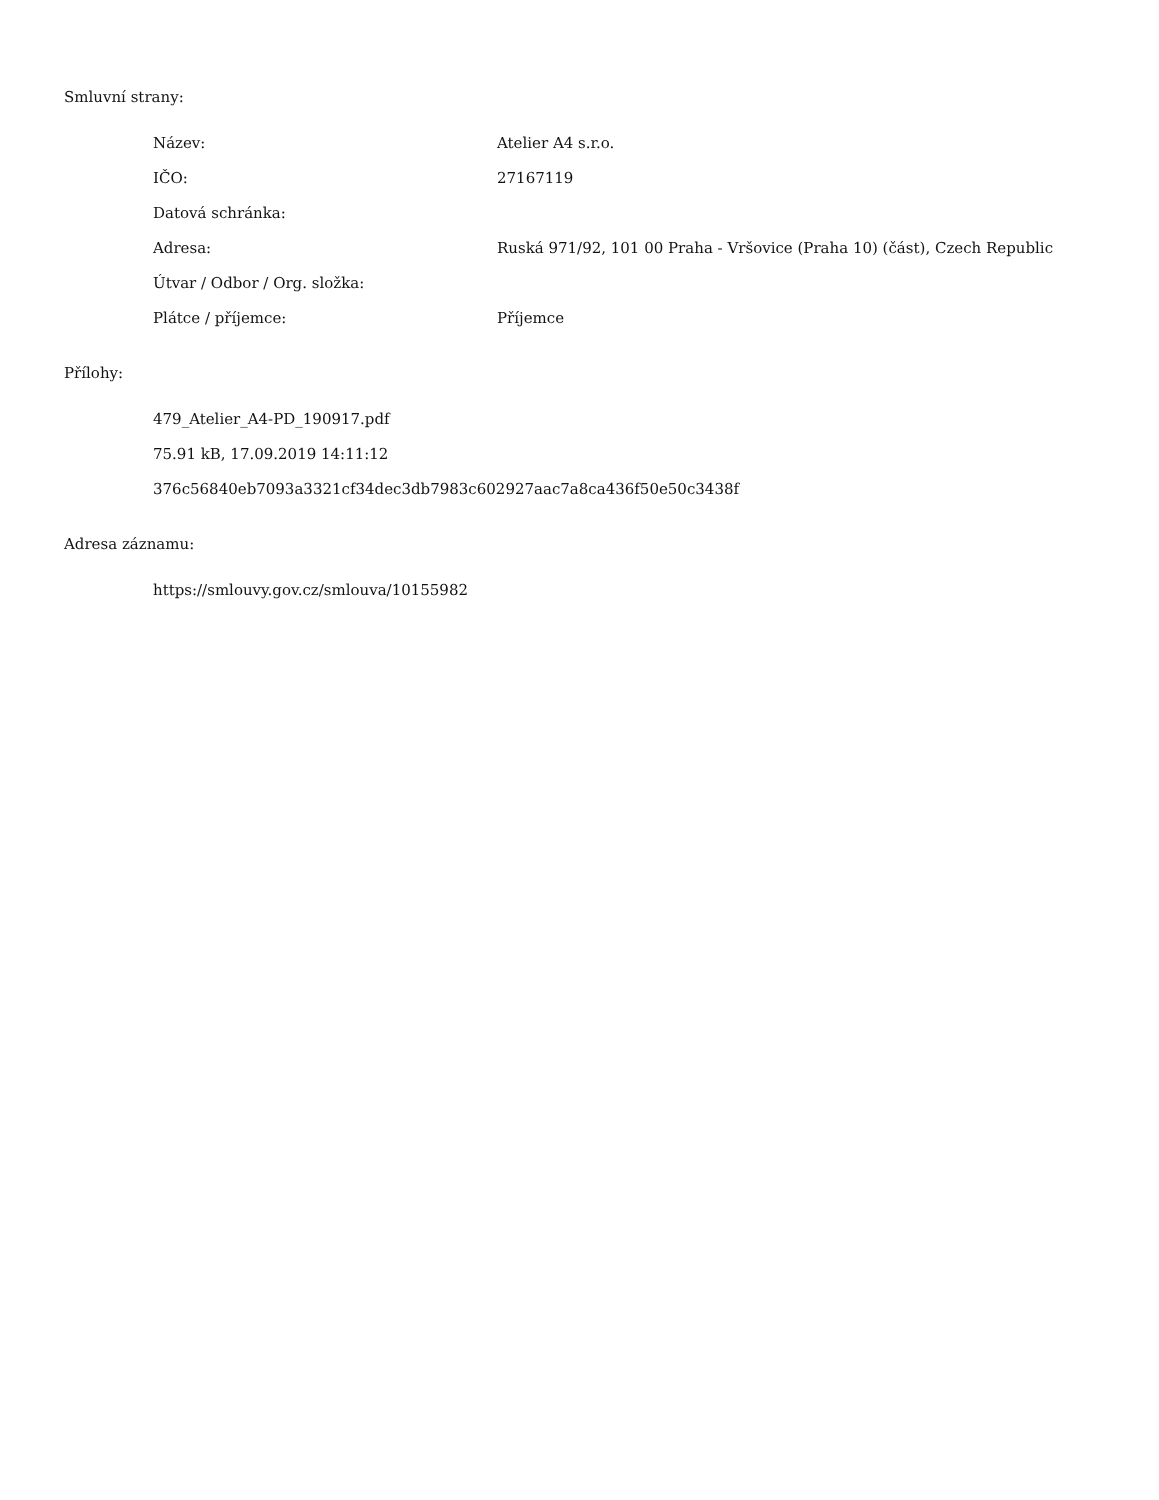Smluvní strany:
| Název: | Atelier A4 s.r.o. |
| IČO: | 27167119 |
| Datová schránka: | |
| Adresa: | Ruská 971/92, 101 00 Praha - Vršovice (Praha 10) (část), Czech Republic |
| Útvar / Odbor / Org. složka: | |
| Plátce / příjemce: | Příjemce |
Přílohy:
479_Atelier_A4-PD_190917.pdf
75.91 kB, 17.09.2019 14:11:12
376c56840eb7093a3321cf34dec3db7983c602927aac7a8ca436f50e50c3438f
Adresa záznamu:
https://smlouvy.gov.cz/smlouva/10155982